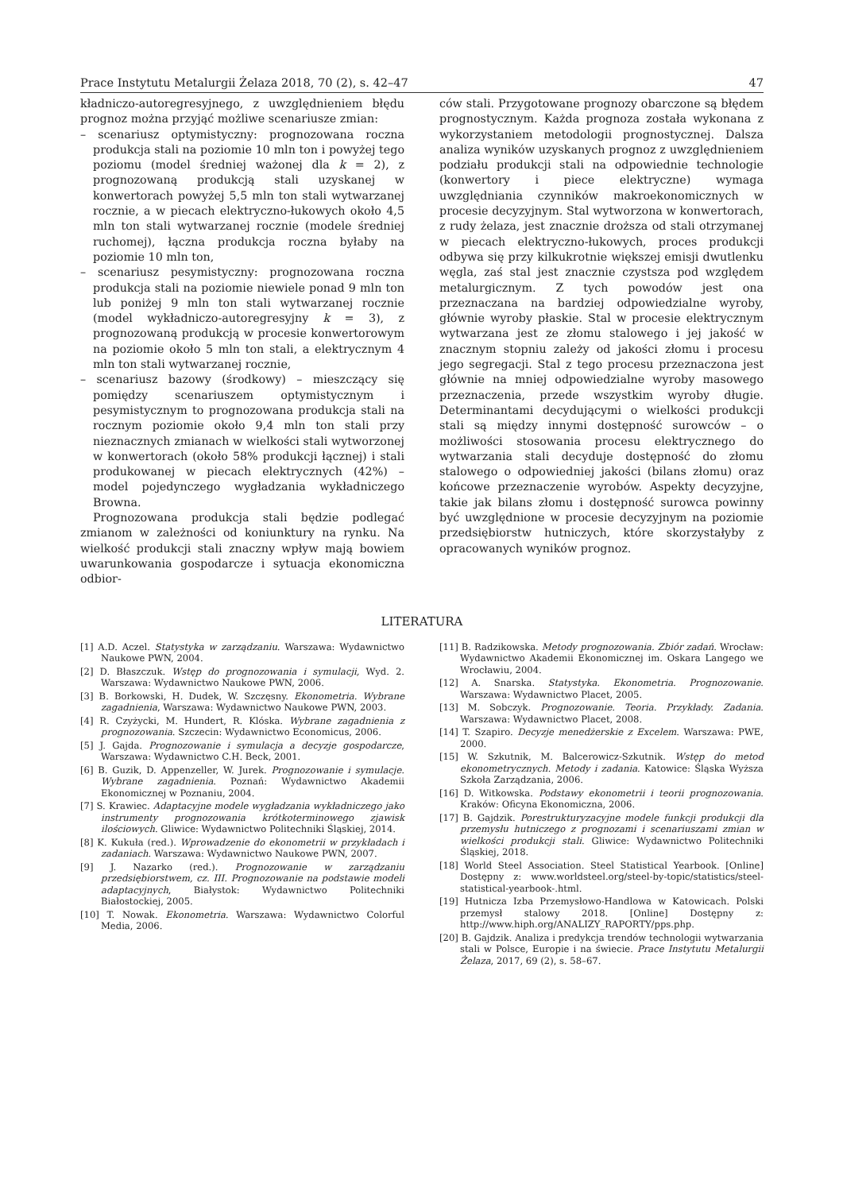Prace Instytutu Metalurgii Żelaza 2018, 70 (2), s. 42–47 47
kładniczo-autoregresyjnego, z uwzględnieniem błędu prognoz można przyjąć możliwe scenariusze zmian:
– scenariusz optymistyczny: prognozowana roczna produkcja stali na poziomie 10 mln ton i powyżej tego poziomu (model średniej ważonej dla k = 2), z prognozowaną produkcją stali uzyskanej w konwertorach powyżej 5,5 mln ton stali wytwarzanej rocznie, a w piecach elektryczno-łukowych około 4,5 mln ton stali wytwarzanej rocznie (modele średniej ruchomej), łączna produkcja roczna byłaby na poziomie 10 mln ton,
– scenariusz pesymistyczny: prognozowana roczna produkcja stali na poziomie niewiele ponad 9 mln ton lub poniżej 9 mln ton stali wytwarzanej rocznie (model wykładniczo-autoregresyjny k = 3), z prognozowaną produkcją w procesie konwertorowym na poziomie około 5 mln ton stali, a elektrycznym 4 mln ton stali wytwarzanej rocznie,
– scenariusz bazowy (środkowy) – mieszczący się pomiędzy scenariuszem optymistycznym i pesymistycznym to prognozowana produkcja stali na rocznym poziomie około 9,4 mln ton stali przy nieznacznych zmianach w wielkości stali wytworzonej w konwertorach (około 58% produkcji łącznej) i stali produkowanej w piecach elektrycznych (42%) – model pojedynczego wygładzania wykładniczego Browna.
Prognozowana produkcja stali będzie podlegać zmianom w zależności od koniunktury na rynku. Na wielkość produkcji stali znaczny wpływ mają bowiem uwarunkowania gospodarcze i sytuacja ekonomiczna odbior-
ców stali. Przygotowane prognozy obarczone są błędem prognostycznym. Każda prognoza została wykonana z wykorzystaniem metodologii prognostycznej. Dalsza analiza wyników uzyskanych prognoz z uwzględnieniem podziału produkcji stali na odpowiednie technologie (konwertory i piece elektryczne) wymaga uwzględniania czynników makroekonomicznych w procesie decyzyjnym. Stal wytworzona w konwertorach, z rudy żelaza, jest znacznie droższa od stali otrzymanej w piecach elektryczno-łukowych, proces produkcji odbywa się przy kilkukrotnie większej emisji dwutlenku węgla, zaś stal jest znacznie czystsza pod względem metalurgicznym. Z tych powodów jest ona przeznaczana na bardziej odpowiedzialne wyroby, głównie wyroby płaskie. Stal w procesie elektrycznym wytwarzana jest ze złomu stalowego i jej jakość w znacznym stopniu zależy od jakości złomu i procesu jego segregacji. Stal z tego procesu przeznaczona jest głównie na mniej odpowiedzialne wyroby masowego przeznaczenia, przede wszystkim wyroby długie. Determinantami decydującymi o wielkości produkcji stali są między innymi dostępność surowców – o możliwości stosowania procesu elektrycznego do wytwarzania stali decyduje dostępność do złomu stalowego o odpowiedniej jakości (bilans złomu) oraz końcowe przeznaczenie wyrobów. Aspekty decyzyjne, takie jak bilans złomu i dostępność surowca powinny być uwzględnione w procesie decyzyjnym na poziomie przedsiębiorstw hutniczych, które skorzystałyby z opracowanych wyników prognoz.
LITERATURA
[1] A.D. Aczel. Statystyka w zarządzaniu. Warszawa: Wydawnictwo Naukowe PWN, 2004.
[2] D. Błaszczuk. Wstęp do prognozowania i symulacji, Wyd. 2. Warszawa: Wydawnictwo Naukowe PWN, 2006.
[3] B. Borkowski, H. Dudek, W. Szczęsny. Ekonometria. Wybrane zagadnienia, Warszawa: Wydawnictwo Naukowe PWN, 2003.
[4] R. Czyżycki, M. Hundert, R. Klóska. Wybrane zagadnienia z prognozowania. Szczecin: Wydawnictwo Economicus, 2006.
[5] J. Gajda. Prognozowanie i symulacja a decyzje gospodarcze, Warszawa: Wydawnictwo C.H. Beck, 2001.
[6] B. Guzik, D. Appenzeller, W. Jurek. Prognozowanie i symulacje. Wybrane zagadnienia. Poznań: Wydawnictwo Akademii Ekonomicznej w Poznaniu, 2004.
[7] S. Krawiec. Adaptacyjne modele wygładzania wykładniczego jako instrumenty prognozowania krótkoterminowego zjawisk ilościowych. Gliwice: Wydawnictwo Politechniki Śląskiej, 2014.
[8] K. Kukuła (red.). Wprowadzenie do ekonometrii w przykładach i zadaniach. Warszawa: Wydawnictwo Naukowe PWN, 2007.
[9] J. Nazarko (red.). Prognozowanie w zarządzaniu przedsiębiorstwem, cz. III. Prognozowanie na podstawie modeli adaptacyjnych, Białystok: Wydawnictwo Politechniki Białostockiej, 2005.
[10] T. Nowak. Ekonometria. Warszawa: Wydawnictwo Colorful Media, 2006.
[11] B. Radzikowska. Metody prognozowania. Zbiór zadań. Wrocław: Wydawnictwo Akademii Ekonomicznej im. Oskara Langego we Wrocławiu, 2004.
[12] A. Snarska. Statystyka. Ekonometria. Prognozowanie. Warszawa: Wydawnictwo Placet, 2005.
[13] M. Sobczyk. Prognozowanie. Teoria. Przykłady. Zadania. Warszawa: Wydawnictwo Placet, 2008.
[14] T. Szapiro. Decyzje menedżerskie z Excelem. Warszawa: PWE, 2000.
[15] W. Szkutnik, M. Balcerowicz-Szkutnik. Wstęp do metod ekonometrycznych. Metody i zadania. Katowice: Śląska Wyższa Szkoła Zarządzania, 2006.
[16] D. Witkowska. Podstawy ekonometrii i teorii prognozowania. Kraków: Oficyna Ekonomiczna, 2006.
[17] B. Gajdzik. Porestrukturyzacyjne modele funkcji produkcji dla przemysłu hutniczego z prognozami i scenariuszami zmian w wielkości produkcji stali. Gliwice: Wydawnictwo Politechniki Śląskiej, 2018.
[18] World Steel Association. Steel Statistical Yearbook. [Online] Dostępny z: www.worldsteel.org/steel-by-topic/statistics/steel-statistical-yearbook-.html.
[19] Hutnicza Izba Przemysłowo-Handlowa w Katowicach. Polski przemysł stalowy 2018. [Online] Dostępny z: http://www.hiph.org/ANALIZY_RAPORTY/pps.php.
[20] B. Gajdzik. Analiza i predykcja trendów technologii wytwarzania stali w Polsce, Europie i na świecie. Prace Instytutu Metalurgii Żelaza, 2017, 69 (2), s. 58–67.